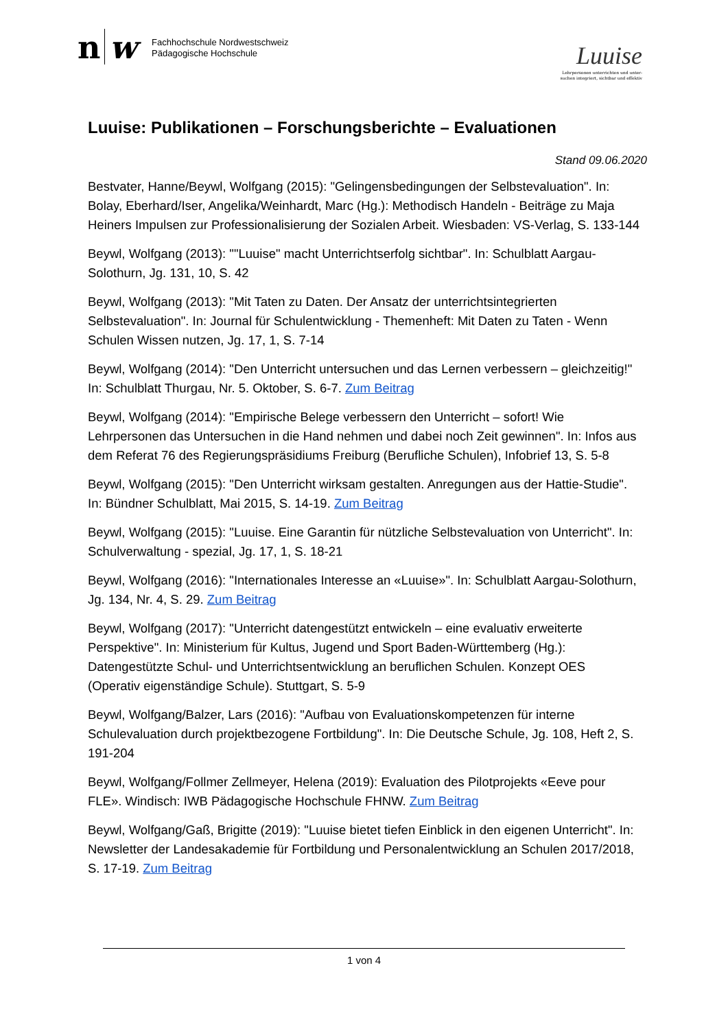n w
Fachhochschule Nordwestschweiz
Pädagogische Hochschule
Luuise
Lehrpersonen unterrichten und unter-
suchen integriert, sichtbar und effektiv
Luuise: Publikationen – Forschungsberichte – Evaluationen
Stand 09.06.2020
Bestvater, Hanne/Beywl, Wolfgang (2015): "Gelingensbedingungen der Selbstevaluation". In: Bolay, Eberhard/Iser, Angelika/Weinhardt, Marc (Hg.): Methodisch Handeln - Beiträge zu Maja Heiners Impulsen zur Professionalisierung der Sozialen Arbeit. Wiesbaden: VS-Verlag, S. 133-144
Beywl, Wolfgang (2013): ""Luuise" macht Unterrichtserfolg sichtbar". In: Schulblatt Aargau-Solothurn, Jg. 131, 10, S. 42
Beywl, Wolfgang (2013): "Mit Taten zu Daten. Der Ansatz der unterrichtsintegrierten Selbstevaluation". In: Journal für Schulentwicklung - Themenheft: Mit Daten zu Taten - Wenn Schulen Wissen nutzen, Jg. 17, 1, S. 7-14
Beywl, Wolfgang (2014): "Den Unterricht untersuchen und das Lernen verbessern – gleichzeitig!" In: Schulblatt Thurgau, Nr. 5. Oktober, S. 6-7. Zum Beitrag
Beywl, Wolfgang (2014): "Empirische Belege verbessern den Unterricht – sofort! Wie Lehrpersonen das Untersuchen in die Hand nehmen und dabei noch Zeit gewinnen". In: Infos aus dem Referat 76 des Regierungspräsidiums Freiburg (Berufliche Schulen), Infobrief 13, S. 5-8
Beywl, Wolfgang (2015): "Den Unterricht wirksam gestalten. Anregungen aus der Hattie-Studie". In: Bündner Schulblatt, Mai 2015, S. 14-19. Zum Beitrag
Beywl, Wolfgang (2015): "Luuise. Eine Garantin für nützliche Selbstevaluation von Unterricht". In: Schulverwaltung - spezial, Jg. 17, 1, S. 18-21
Beywl, Wolfgang (2016): "Internationales Interesse an «Luuise»". In: Schulblatt Aargau-Solothurn, Jg. 134, Nr. 4, S. 29. Zum Beitrag
Beywl, Wolfgang (2017): "Unterricht datengestützt entwickeln – eine evaluativ erweiterte Perspektive". In: Ministerium für Kultus, Jugend und Sport Baden-Württemberg (Hg.): Datengestützte Schul- und Unterrichtsentwicklung an beruflichen Schulen. Konzept OES (Operativ eigenständige Schule). Stuttgart, S. 5-9
Beywl, Wolfgang/Balzer, Lars (2016): "Aufbau von Evaluationskompetenzen für interne Schulevaluation durch projektbezogene Fortbildung". In: Die Deutsche Schule, Jg. 108, Heft 2, S. 191-204
Beywl, Wolfgang/Follmer Zellmeyer, Helena (2019): Evaluation des Pilotprojekts «Eeve pour FLE». Windisch: IWB Pädagogische Hochschule FHNW. Zum Beitrag
Beywl, Wolfgang/Gaß, Brigitte (2019): "Luuise bietet tiefen Einblick in den eigenen Unterricht". In: Newsletter der Landesakademie für Fortbildung und Personalentwicklung an Schulen 2017/2018, S. 17-19. Zum Beitrag
1 von 4